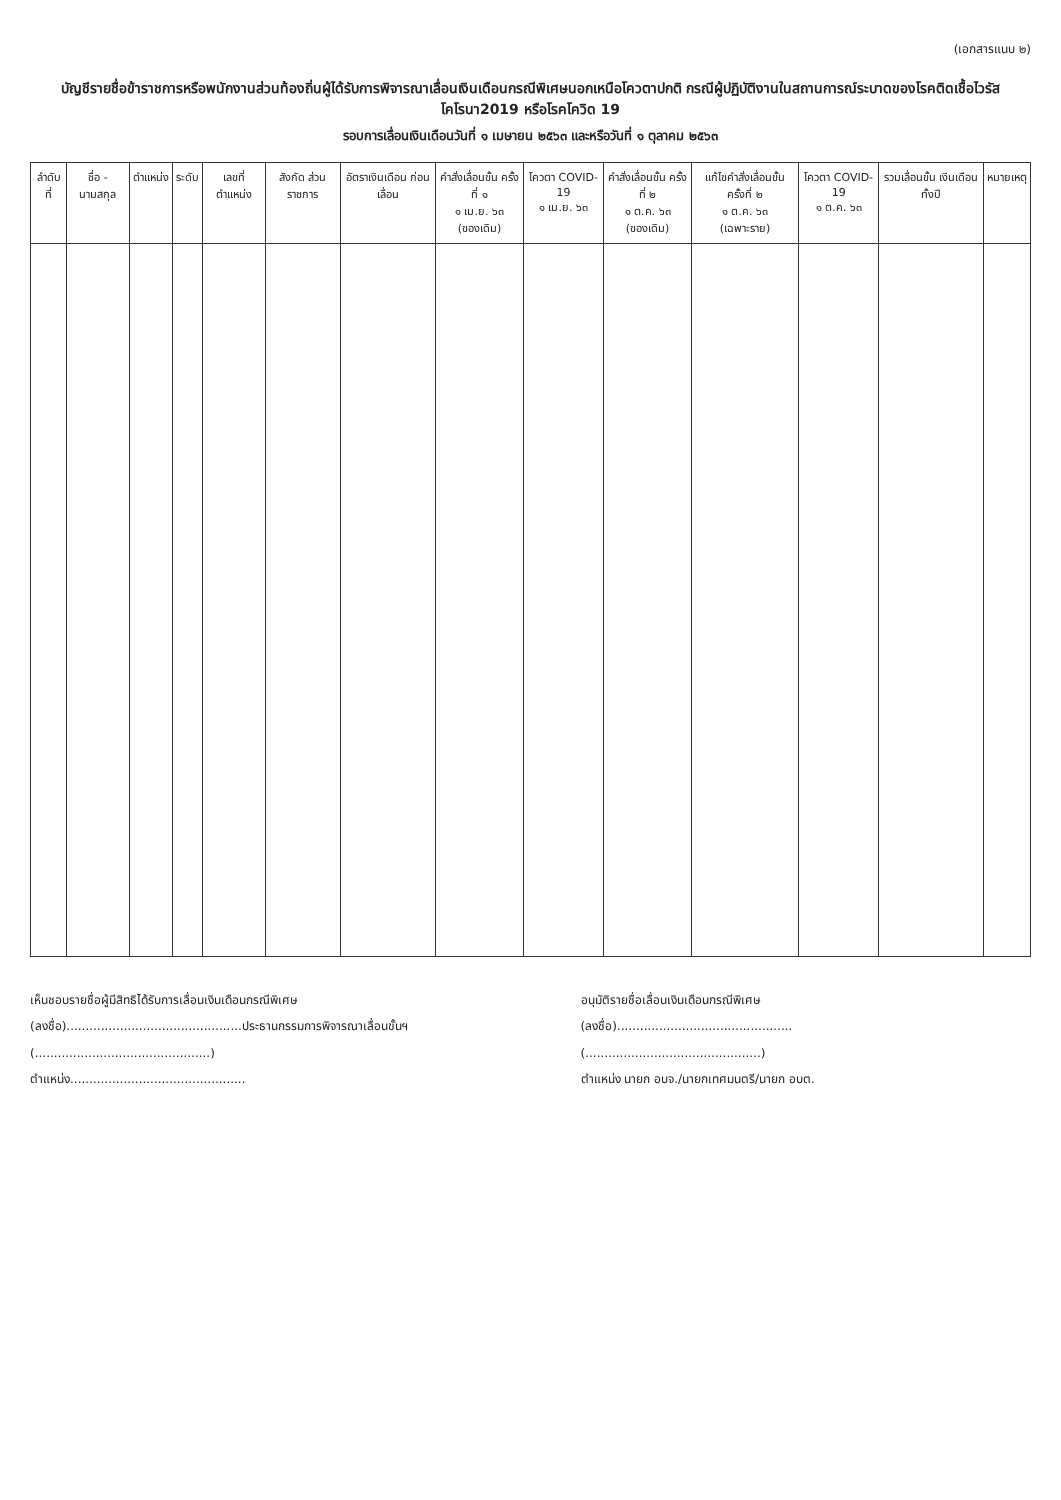(เอกสารแนบ ๒)
บัญชีรายชื่อข้าราชการหรือพนักงานส่วนท้องถิ่นผู้ได้รับการพิจารณาเลื่อนเงินเดือนกรณีพิเศษนอกเหนือโควตาปกติ กรณีผู้ปฏิบัติงานในสถานการณ์ระบาดของโรคติดเชื้อไวรัสโคโรนา2019 หรือโรคโควิด 19
รอบการเลื่อนเงินเดือนวันที่ ๑ เมษายน ๒๕๖๓ และหรือวันที่ ๑ ตุลาคม ๒๕๖๓
| ลำดับที่ | ชื่อ - นามสกุล | ตำแหน่ง | ระดับ | เลขที่ ตำแหน่ง | สังกัด ส่วนราชการ | อัตราเงินเดือน ก่อนเลื่อน | คำสั่งเลื่อนขั้น ครั้งที่ ๑ ๑ เม.ย. ๖๓ (ของเดิม) | โควตา COVID-19 ๑ เม.ย. ๖๓ | คำสั่งเลื่อนขั้น ครั้งที่ ๒ ๑ ต.ค. ๖๓ (ของเดิม) | แก้ไขคำสั่งเลื่อนขั้น ครั้งที่ ๒ ๑ ต.ค. ๖๓ (เฉพาะราย) | โควตา COVID-19 ๑ ต.ค. ๖๓ | รวมเลื่อนขั้น เงินเดือน ทั้งปี | หมายเหตุ |
| --- | --- | --- | --- | --- | --- | --- | --- | --- | --- | --- | --- | --- | --- |
เห็นชอบรายชื่อผู้มีสิทธิได้รับการเลื่อนเงินเดือนกรณีพิเศษ
(ลงชื่อ)..............................................ประธานกรรมการพิจารณาเลื่อนขั้นฯ
(..............................................)
ตำแหน่ง..............................................
อนุมัติรายชื่อเลื่อนเงินเดือนกรณีพิเศษ
(ลงชื่อ)..............................................
(..............................................)
ตำแหน่ง นายก อบจ./นายกเทศมนตรี/นายก อบต.